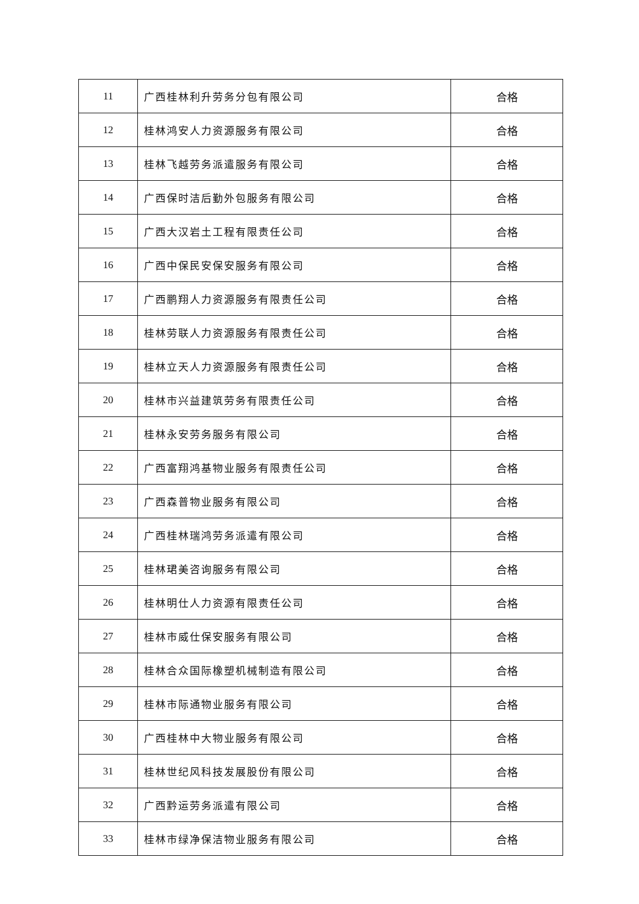| 11 | 广西桂林利升劳务分包有限公司 | 合格 |
| 12 | 桂林鸿安人力资源服务有限公司 | 合格 |
| 13 | 桂林飞越劳务派遣服务有限公司 | 合格 |
| 14 | 广西保时洁后勤外包服务有限公司 | 合格 |
| 15 | 广西大汉岩土工程有限责任公司 | 合格 |
| 16 | 广西中保民安保安服务有限公司 | 合格 |
| 17 | 广西鹏翔人力资源服务有限责任公司 | 合格 |
| 18 | 桂林劳联人力资源服务有限责任公司 | 合格 |
| 19 | 桂林立天人力资源服务有限责任公司 | 合格 |
| 20 | 桂林市兴益建筑劳务有限责任公司 | 合格 |
| 21 | 桂林永安劳务服务有限公司 | 合格 |
| 22 | 广西富翔鸿基物业服务有限责任公司 | 合格 |
| 23 | 广西森普物业服务有限公司 | 合格 |
| 24 | 广西桂林瑞鸿劳务派遣有限公司 | 合格 |
| 25 | 桂林珺美咨询服务有限公司 | 合格 |
| 26 | 桂林明仕人力资源有限责任公司 | 合格 |
| 27 | 桂林市威仕保安服务有限公司 | 合格 |
| 28 | 桂林合众国际橡塑机械制造有限公司 | 合格 |
| 29 | 桂林市际通物业服务有限公司 | 合格 |
| 30 | 广西桂林中大物业服务有限公司 | 合格 |
| 31 | 桂林世纪风科技发展股份有限公司 | 合格 |
| 32 | 广西黔运劳务派遣有限公司 | 合格 |
| 33 | 桂林市绿净保洁物业服务有限公司 | 合格 |